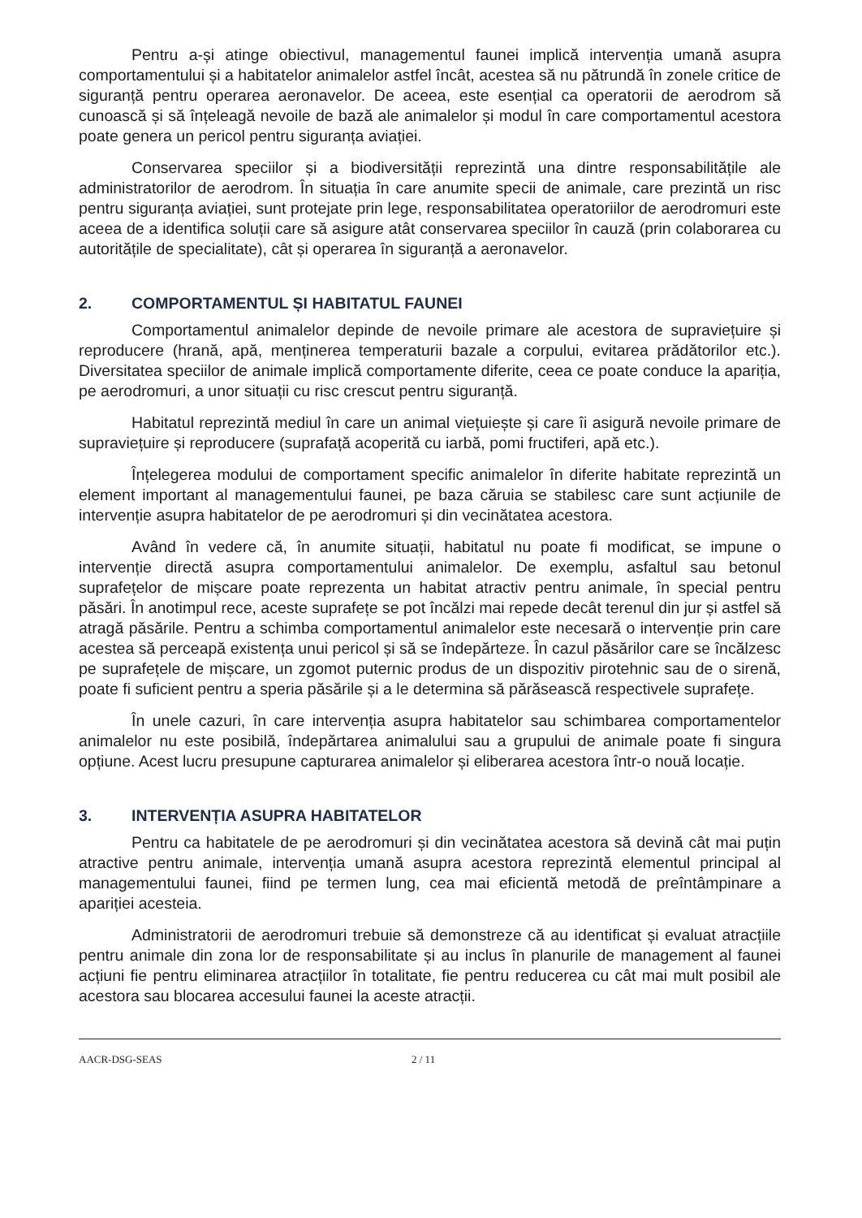Pentru a-și atinge obiectivul, managementul faunei implică intervenția umană asupra comportamentului și a habitatelor animalelor astfel încât, acestea să nu pătrundă în zonele critice de siguranță pentru operarea aeronavelor. De aceea, este esențial ca operatorii de aerodrom să cunoască și să înțeleagă nevoile de bază ale animalelor și modul în care comportamentul acestora poate genera un pericol pentru siguranța aviației.
Conservarea speciilor și a biodiversității reprezintă una dintre responsabilitățile ale administratorilor de aerodrom. În situația în care anumite specii de animale, care prezintă un risc pentru siguranța aviației, sunt protejate prin lege, responsabilitatea operatoriilor de aerodromuri este aceea de a identifica soluții care să asigure atât conservarea speciilor în cauză (prin colaborarea cu autoritățile de specialitate), cât și operarea în siguranță a aeronavelor.
2. COMPORTAMENTUL ȘI HABITATUL FAUNEI
Comportamentul animalelor depinde de nevoile primare ale acestora de supraviețuire și reproducere (hrană, apă, menținerea temperaturii bazale a corpului, evitarea prădătorilor etc.). Diversitatea speciilor de animale implică comportamente diferite, ceea ce poate conduce la apariția, pe aerodromuri, a unor situații cu risc crescut pentru siguranță.
Habitatul reprezintă mediul în care un animal viețuiește și care îi asigură nevoile primare de supraviețuire și reproducere (suprafață acoperită cu iarbă, pomi fructiferi, apă etc.).
Înțelegerea modului de comportament specific animalelor în diferite habitate reprezintă un element important al managementului faunei, pe baza căruia se stabilesc care sunt acțiunile de intervenție asupra habitatelor de pe aerodromuri și din vecinătatea acestora.
Având în vedere că, în anumite situații, habitatul nu poate fi modificat, se impune o intervenție directă asupra comportamentului animalelor. De exemplu, asfaltul sau betonul suprafețelor de mișcare poate reprezenta un habitat atractiv pentru animale, în special pentru păsări. În anotimpul rece, aceste suprafețe se pot încălzi mai repede decât terenul din jur și astfel să atragă păsările. Pentru a schimba comportamentul animalelor este necesară o intervenție prin care acestea să perceapă existența unui pericol și să se îndepărteze. În cazul păsărilor care se încălzesc pe suprafețele de mișcare, un zgomot puternic produs de un dispozitiv pirotehnic sau de o sirenă, poate fi suficient pentru a speria păsările și a le determina să părăsească respectivele suprafețe.
În unele cazuri, în care intervenția asupra habitatelor sau schimbarea comportamentelor animalelor nu este posibilă, îndepărtarea animalului sau a grupului de animale poate fi singura opțiune. Acest lucru presupune capturarea animalelor și eliberarea acestora într-o nouă locație.
3. INTERVENȚIA ASUPRA HABITATELOR
Pentru ca habitatele de pe aerodromuri și din vecinătatea acestora să devină cât mai puțin atractive pentru animale, intervenția umană asupra acestora reprezintă elementul principal al managementului faunei, fiind pe termen lung, cea mai eficientă metodă de preîntâmpinare a apariției acesteia.
Administratorii de aerodromuri trebuie să demonstreze că au identificat și evaluat atracțiile pentru animale din zona lor de responsabilitate și au inclus în planurile de management al faunei acțiuni fie pentru eliminarea atracțiilor în totalitate, fie pentru reducerea cu cât mai mult posibil ale acestora sau blocarea accesului faunei la aceste atracții.
AACR-DSG-SEAS 2 / 11